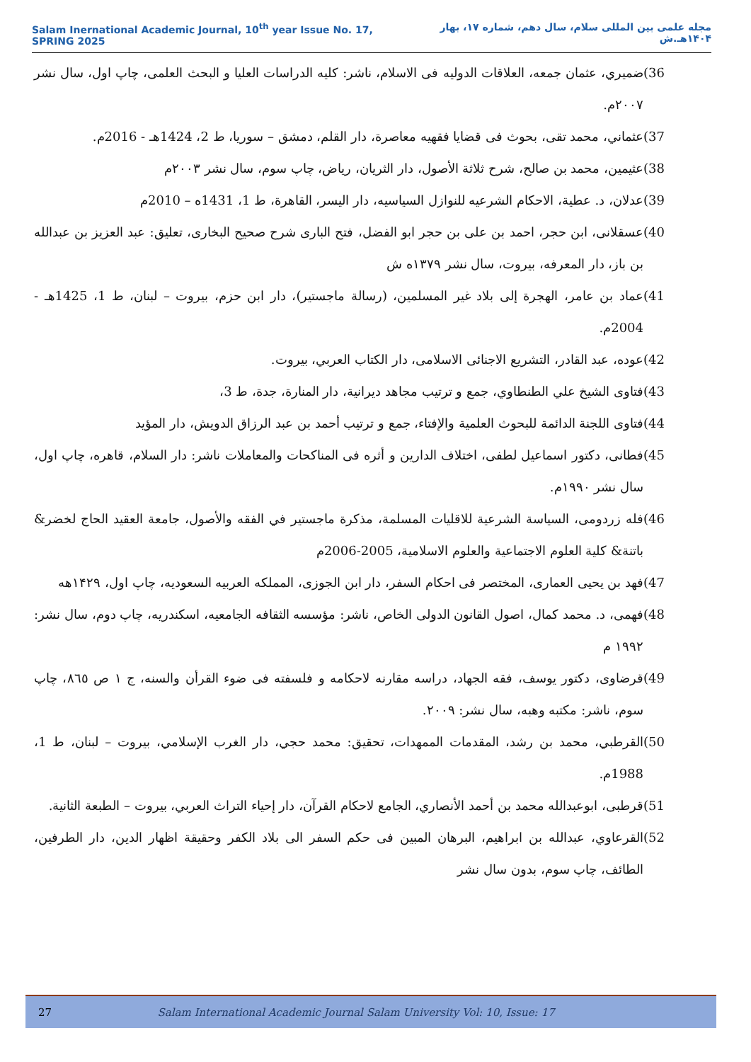Salam Inernational Academic Journal, 10<sup>th</sup> year Issue No. 17, SPRING 2025 مجله علمی بین المللی سلام، سال دهم، شماره ۱۷، بهار ۱۴۰۴هـ.ش
(36 ضميري، عثمان جمعه، العلاقات الدوليه فی الاسلام، ناشر: كليه الدراسات العليا و البحث العلمی، چاپ اول، سال نشر ۲۰۰۷م.
(37 عثماني، محمد تقی، بحوث فی قضايا فقهيه معاصرة، دار القلم، دمشق – سوريا، ط 2، 1424هـ - 2016م.
(38 عثيمين، محمد بن صالح، شرح ثلاثة الأصول، دار الثريان، رياض، چاپ سوم، سال نشر ۲۰۰۳م
(39 عدلان، د. عطية، الاحكام الشرعيه للنوازل السياسيه، دار اليسر، القاهرة، ط 1، 1431ه – 2010م
(40 عسقلانی، ابن حجر، احمد بن علی بن حجر ابو الفضل، فتح الباری شرح صحيح البخاری، تعليق: عبد العزيز بن عبدالله بن باز، دار المعرفه، بيروت، سال نشر ۱۳۷۹ه ش
(41 عماد بن عامر، الهجرة إلی بلاد غير المسلمين، (رسالة ماجستير)، دار ابن حزم، بيروت – لبنان، ط 1، 1425هـ - 2004م.
(42 عوده، عبد القادر، التشريع الاجنائی الاسلامی، دار الكتاب العربي، بيروت.
(43 فتاوی الشيخ علي الطنطاوي، جمع و ترتيب مجاهد ديرانية، دار المنارة، جدة، ط 3،
(44 فتاوی اللجنة الدائمة للبحوث العلمية والإفتاء، جمع و ترتيب أحمد بن عبد الرزاق الدويش، دار المؤيد
(45 فطانی، دكتور اسماعيل لطفی، اختلاف الدارين و أثره فی المناكحات والمعاملات ناشر: دار السلام، قاهره، چاپ اول، سال نشر ۱۹۹۰م.
(46 فله زردومی، السياسة الشرعية للاقليات المسلمة، مذكرة ماجستير في الفقه والأصول، جامعة العقيد الحاج لخضر& باتنة& كلية العلوم الاجتماعية والعلوم الاسلامية، 2005-2006م
(47 فهد بن يحيی العماری، المختصر فی احكام السفر، دار ابن الجوزی، المملكه العربيه السعوديه، چاپ اول، ۱۴۲۹هه
(48 فهمی، د. محمد كمال، اصول القانون الدولی الخاص، ناشر: مؤسسه الثقافه الجامعيه، اسكندريه، چاپ دوم، سال نشر: ۱۹۹۲ م
(49 قرضاوی، دكتور يوسف، فقه الجهاد، دراسه مقارنه لاحكامه و فلسفته فی ضوء القرأن والسنه، ج ۱ ص ۸٦٥، چاپ سوم، ناشر: مكتبه وهبه، سال نشر: ۲۰۰۹.
(50 القرطبي، محمد بن رشد، المقدمات الممهدات، تحقيق: محمد حجي، دار الغرب الإسلامي، بيروت – لبنان، ط 1، 1988م.
(51 قرطبی، ابوعبدالله محمد بن أحمد الأنصاري، الجامع لاحكام القرآن، دار إحياء التراث العربي، بيروت – الطبعة الثانية.
(52 القرعاوي، عبدالله بن ابراهيم، البرهان المبين فی حكم السفر الی بلاد الكفر وحقيقة اظهار الدين، دار الطرفين، الطائف، چاپ سوم، بدون سال نشر
27 Salam International Academic Journal Salam University Vol: 10, Issue: 17